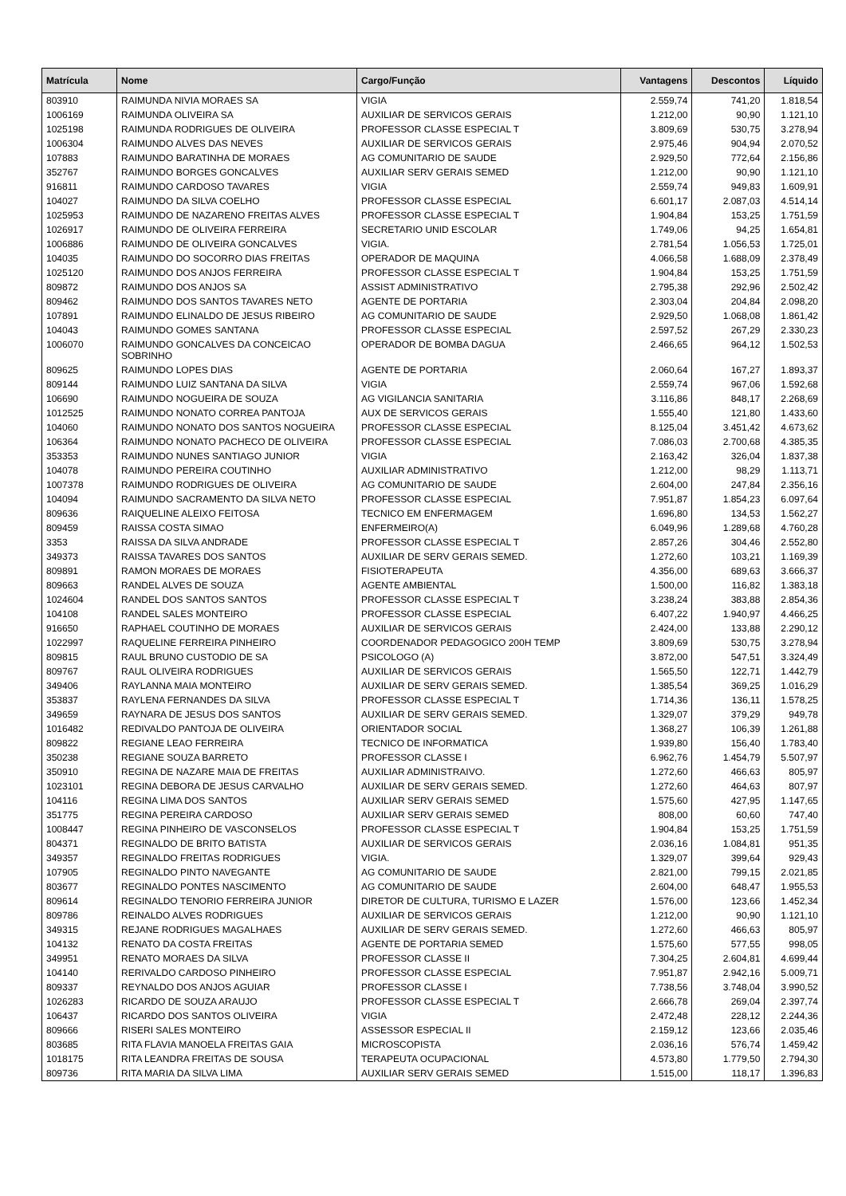| Matrícula | Nome | Cargo/Função | Vantagens | Descontos | Líquido |
| --- | --- | --- | --- | --- | --- |
| 803910 | RAIMUNDA NIVIA MORAES SA | VIGIA | 2.559,74 | 741,20 | 1.818,54 |
| 1006169 | RAIMUNDA OLIVEIRA SA | AUXILIAR DE SERVICOS GERAIS | 1.212,00 | 90,90 | 1.121,10 |
| 1025198 | RAIMUNDA RODRIGUES DE OLIVEIRA | PROFESSOR CLASSE ESPECIAL T | 3.809,69 | 530,75 | 3.278,94 |
| 1006304 | RAIMUNDO ALVES DAS NEVES | AUXILIAR DE SERVICOS GERAIS | 2.975,46 | 904,94 | 2.070,52 |
| 107883 | RAIMUNDO BARATINHA DE MORAES | AG COMUNITARIO DE SAUDE | 2.929,50 | 772,64 | 2.156,86 |
| 352767 | RAIMUNDO BORGES GONCALVES | AUXILIAR SERV GERAIS SEMED | 1.212,00 | 90,90 | 1.121,10 |
| 916811 | RAIMUNDO CARDOSO TAVARES | VIGIA | 2.559,74 | 949,83 | 1.609,91 |
| 104027 | RAIMUNDO DA SILVA COELHO | PROFESSOR CLASSE ESPECIAL | 6.601,17 | 2.087,03 | 4.514,14 |
| 1025953 | RAIMUNDO DE NAZARENO FREITAS ALVES | PROFESSOR CLASSE ESPECIAL T | 1.904,84 | 153,25 | 1.751,59 |
| 1026917 | RAIMUNDO DE OLIVEIRA FERREIRA | SECRETARIO UNID ESCOLAR | 1.749,06 | 94,25 | 1.654,81 |
| 1006886 | RAIMUNDO DE OLIVEIRA GONCALVES | VIGIA. | 2.781,54 | 1.056,53 | 1.725,01 |
| 104035 | RAIMUNDO DO SOCORRO DIAS FREITAS | OPERADOR DE MAQUINA | 4.066,58 | 1.688,09 | 2.378,49 |
| 1025120 | RAIMUNDO DOS ANJOS FERREIRA | PROFESSOR CLASSE ESPECIAL T | 1.904,84 | 153,25 | 1.751,59 |
| 809872 | RAIMUNDO DOS ANJOS SA | ASSIST ADMINISTRATIVO | 2.795,38 | 292,96 | 2.502,42 |
| 809462 | RAIMUNDO DOS SANTOS TAVARES NETO | AGENTE DE PORTARIA | 2.303,04 | 204,84 | 2.098,20 |
| 107891 | RAIMUNDO ELINALDO DE JESUS RIBEIRO | AG COMUNITARIO DE SAUDE | 2.929,50 | 1.068,08 | 1.861,42 |
| 104043 | RAIMUNDO GOMES SANTANA | PROFESSOR CLASSE ESPECIAL | 2.597,52 | 267,29 | 2.330,23 |
| 1006070 | RAIMUNDO GONCALVES DA CONCEICAO SOBRINHO | OPERADOR DE BOMBA DAGUA | 2.466,65 | 964,12 | 1.502,53 |
| 809625 | RAIMUNDO LOPES DIAS | AGENTE DE PORTARIA | 2.060,64 | 167,27 | 1.893,37 |
| 809144 | RAIMUNDO LUIZ SANTANA DA SILVA | VIGIA | 2.559,74 | 967,06 | 1.592,68 |
| 106690 | RAIMUNDO NOGUEIRA DE SOUZA | AG VIGILANCIA SANITARIA | 3.116,86 | 848,17 | 2.268,69 |
| 1012525 | RAIMUNDO NONATO CORREA PANTOJA | AUX DE SERVICOS GERAIS | 1.555,40 | 121,80 | 1.433,60 |
| 104060 | RAIMUNDO NONATO DOS SANTOS NOGUEIRA | PROFESSOR CLASSE ESPECIAL | 8.125,04 | 3.451,42 | 4.673,62 |
| 106364 | RAIMUNDO NONATO PACHECO DE OLIVEIRA | PROFESSOR CLASSE ESPECIAL | 7.086,03 | 2.700,68 | 4.385,35 |
| 353353 | RAIMUNDO NUNES SANTIAGO JUNIOR | VIGIA | 2.163,42 | 326,04 | 1.837,38 |
| 104078 | RAIMUNDO PEREIRA COUTINHO | AUXILIAR ADMINISTRATIVO | 1.212,00 | 98,29 | 1.113,71 |
| 1007378 | RAIMUNDO RODRIGUES DE OLIVEIRA | AG COMUNITARIO DE SAUDE | 2.604,00 | 247,84 | 2.356,16 |
| 104094 | RAIMUNDO SACRAMENTO DA SILVA NETO | PROFESSOR CLASSE ESPECIAL | 7.951,87 | 1.854,23 | 6.097,64 |
| 809636 | RAIQUELINE ALEIXO FEITOSA | TECNICO EM ENFERMAGEM | 1.696,80 | 134,53 | 1.562,27 |
| 809459 | RAISSA COSTA SIMAO | ENFERMEIRO(A) | 6.049,96 | 1.289,68 | 4.760,28 |
| 3353 | RAISSA DA SILVA ANDRADE | PROFESSOR CLASSE ESPECIAL T | 2.857,26 | 304,46 | 2.552,80 |
| 349373 | RAISSA TAVARES DOS SANTOS | AUXILIAR DE SERV GERAIS SEMED. | 1.272,60 | 103,21 | 1.169,39 |
| 809891 | RAMON MORAES DE MORAES | FISIOTERAPEUTA | 4.356,00 | 689,63 | 3.666,37 |
| 809663 | RANDEL ALVES DE SOUZA | AGENTE AMBIENTAL | 1.500,00 | 116,82 | 1.383,18 |
| 1024604 | RANDEL DOS SANTOS SANTOS | PROFESSOR CLASSE ESPECIAL T | 3.238,24 | 383,88 | 2.854,36 |
| 104108 | RANDEL SALES MONTEIRO | PROFESSOR CLASSE ESPECIAL | 6.407,22 | 1.940,97 | 4.466,25 |
| 916650 | RAPHAEL COUTINHO DE MORAES | AUXILIAR DE SERVICOS GERAIS | 2.424,00 | 133,88 | 2.290,12 |
| 1022997 | RAQUELINE FERREIRA PINHEIRO | COORDENADOR PEDAGOGICO 200H TEMP | 3.809,69 | 530,75 | 3.278,94 |
| 809815 | RAUL BRUNO CUSTODIO DE SA | PSICOLOGO (A) | 3.872,00 | 547,51 | 3.324,49 |
| 809767 | RAUL OLIVEIRA RODRIGUES | AUXILIAR DE SERVICOS GERAIS | 1.565,50 | 122,71 | 1.442,79 |
| 349406 | RAYLANNA MAIA MONTEIRO | AUXILIAR DE SERV GERAIS SEMED. | 1.385,54 | 369,25 | 1.016,29 |
| 353837 | RAYLENA FERNANDES DA SILVA | PROFESSOR CLASSE ESPECIAL T | 1.714,36 | 136,11 | 1.578,25 |
| 349659 | RAYNARA DE JESUS DOS SANTOS | AUXILIAR DE SERV GERAIS SEMED. | 1.329,07 | 379,29 | 949,78 |
| 1016482 | REDIVALDO PANTOJA DE OLIVEIRA | ORIENTADOR SOCIAL | 1.368,27 | 106,39 | 1.261,88 |
| 809822 | REGIANE LEAO FERREIRA | TECNICO DE INFORMATICA | 1.939,80 | 156,40 | 1.783,40 |
| 350238 | REGIANE SOUZA BARRETO | PROFESSOR CLASSE I | 6.962,76 | 1.454,79 | 5.507,97 |
| 350910 | REGINA DE NAZARE MAIA DE FREITAS | AUXILIAR ADMINISTRAIVO. | 1.272,60 | 466,63 | 805,97 |
| 1023101 | REGINA DEBORA DE JESUS CARVALHO | AUXILIAR DE SERV GERAIS SEMED. | 1.272,60 | 464,63 | 807,97 |
| 104116 | REGINA LIMA DOS SANTOS | AUXILIAR SERV GERAIS SEMED | 1.575,60 | 427,95 | 1.147,65 |
| 351775 | REGINA PEREIRA CARDOSO | AUXILIAR SERV GERAIS SEMED | 808,00 | 60,60 | 747,40 |
| 1008447 | REGINA PINHEIRO DE VASCONSELOS | PROFESSOR CLASSE ESPECIAL T | 1.904,84 | 153,25 | 1.751,59 |
| 804371 | REGINALDO DE BRITO BATISTA | AUXILIAR DE SERVICOS GERAIS | 2.036,16 | 1.084,81 | 951,35 |
| 349357 | REGINALDO FREITAS RODRIGUES | VIGIA. | 1.329,07 | 399,64 | 929,43 |
| 107905 | REGINALDO PINTO NAVEGANTE | AG COMUNITARIO DE SAUDE | 2.821,00 | 799,15 | 2.021,85 |
| 803677 | REGINALDO PONTES NASCIMENTO | AG COMUNITARIO DE SAUDE | 2.604,00 | 648,47 | 1.955,53 |
| 809614 | REGINALDO TENORIO FERREIRA JUNIOR | DIRETOR DE CULTURA, TURISMO E LAZER | 1.576,00 | 123,66 | 1.452,34 |
| 809786 | REINALDO ALVES RODRIGUES | AUXILIAR DE SERVICOS GERAIS | 1.212,00 | 90,90 | 1.121,10 |
| 349315 | REJANE RODRIGUES MAGALHAES | AUXILIAR DE SERV GERAIS SEMED. | 1.272,60 | 466,63 | 805,97 |
| 104132 | RENATO DA COSTA FREITAS | AGENTE DE PORTARIA SEMED | 1.575,60 | 577,55 | 998,05 |
| 349951 | RENATO MORAES DA SILVA | PROFESSOR CLASSE II | 7.304,25 | 2.604,81 | 4.699,44 |
| 104140 | RERIVALDO CARDOSO PINHEIRO | PROFESSOR CLASSE ESPECIAL | 7.951,87 | 2.942,16 | 5.009,71 |
| 809337 | REYNALDO DOS ANJOS AGUIAR | PROFESSOR CLASSE I | 7.738,56 | 3.748,04 | 3.990,52 |
| 1026283 | RICARDO DE SOUZA ARAUJO | PROFESSOR CLASSE ESPECIAL T | 2.666,78 | 269,04 | 2.397,74 |
| 106437 | RICARDO DOS SANTOS OLIVEIRA | VIGIA | 2.472,48 | 228,12 | 2.244,36 |
| 809666 | RISERI SALES MONTEIRO | ASSESSOR ESPECIAL II | 2.159,12 | 123,66 | 2.035,46 |
| 803685 | RITA FLAVIA MANOELA FREITAS GAIA | MICROSCOPISTA | 2.036,16 | 576,74 | 1.459,42 |
| 1018175 | RITA LEANDRA FREITAS DE SOUSA | TERAPEUTA OCUPACIONAL | 4.573,80 | 1.779,50 | 2.794,30 |
| 809736 | RITA MARIA DA SILVA LIMA | AUXILIAR SERV GERAIS SEMED | 1.515,00 | 118,17 | 1.396,83 |